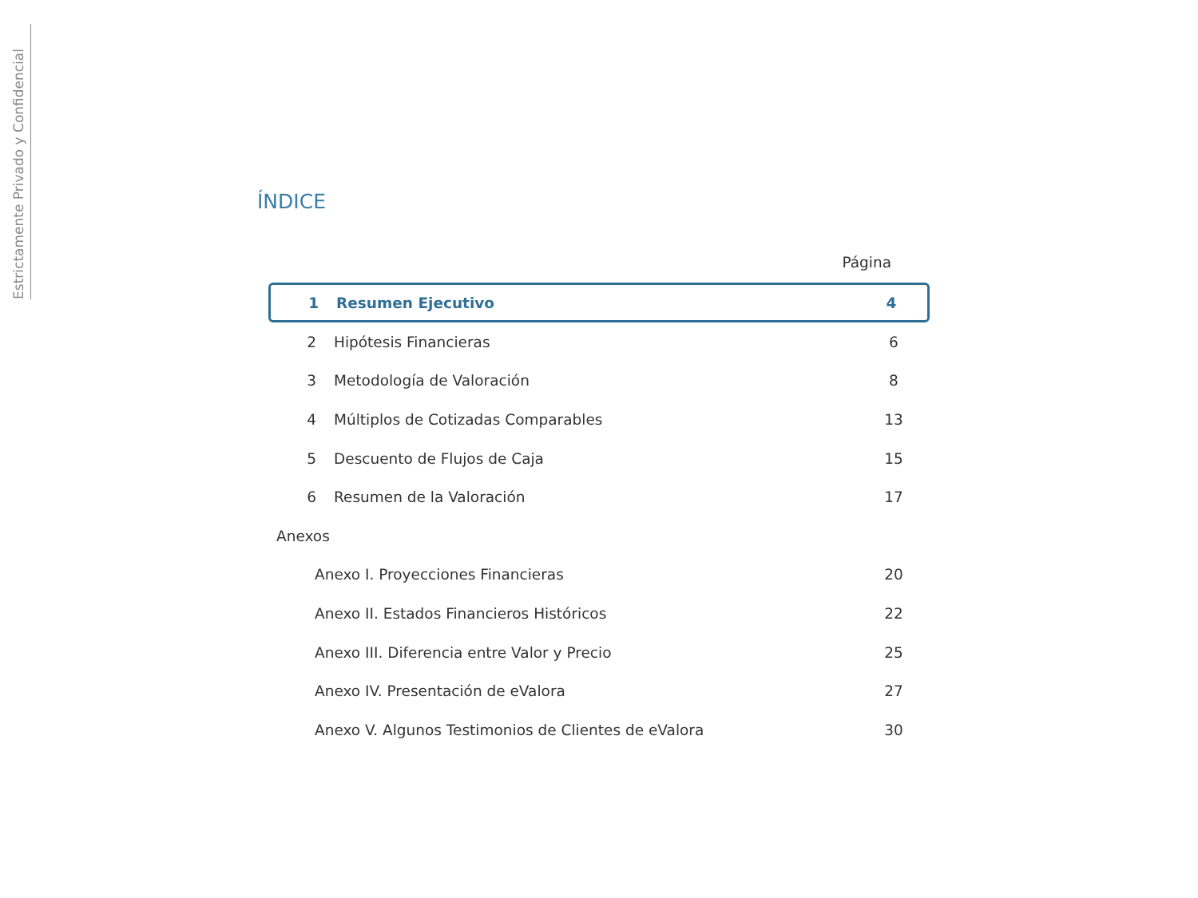Estrictamente Privado y Confidencial
ÍNDICE
Página
1 Resumen Ejecutivo 4
2 Hipótesis Financieras 6
3 Metodología de Valoración 8
4 Múltiplos de Cotizadas Comparables 13
5 Descuento de Flujos de Caja 15
6 Resumen de la Valoración 17
Anexos
Anexo I. Proyecciones Financieras 20
Anexo II. Estados Financieros Históricos 22
Anexo III. Diferencia entre Valor y Precio 25
Anexo IV. Presentación de eValora 27
Anexo V. Algunos Testimonios de Clientes de eValora 30